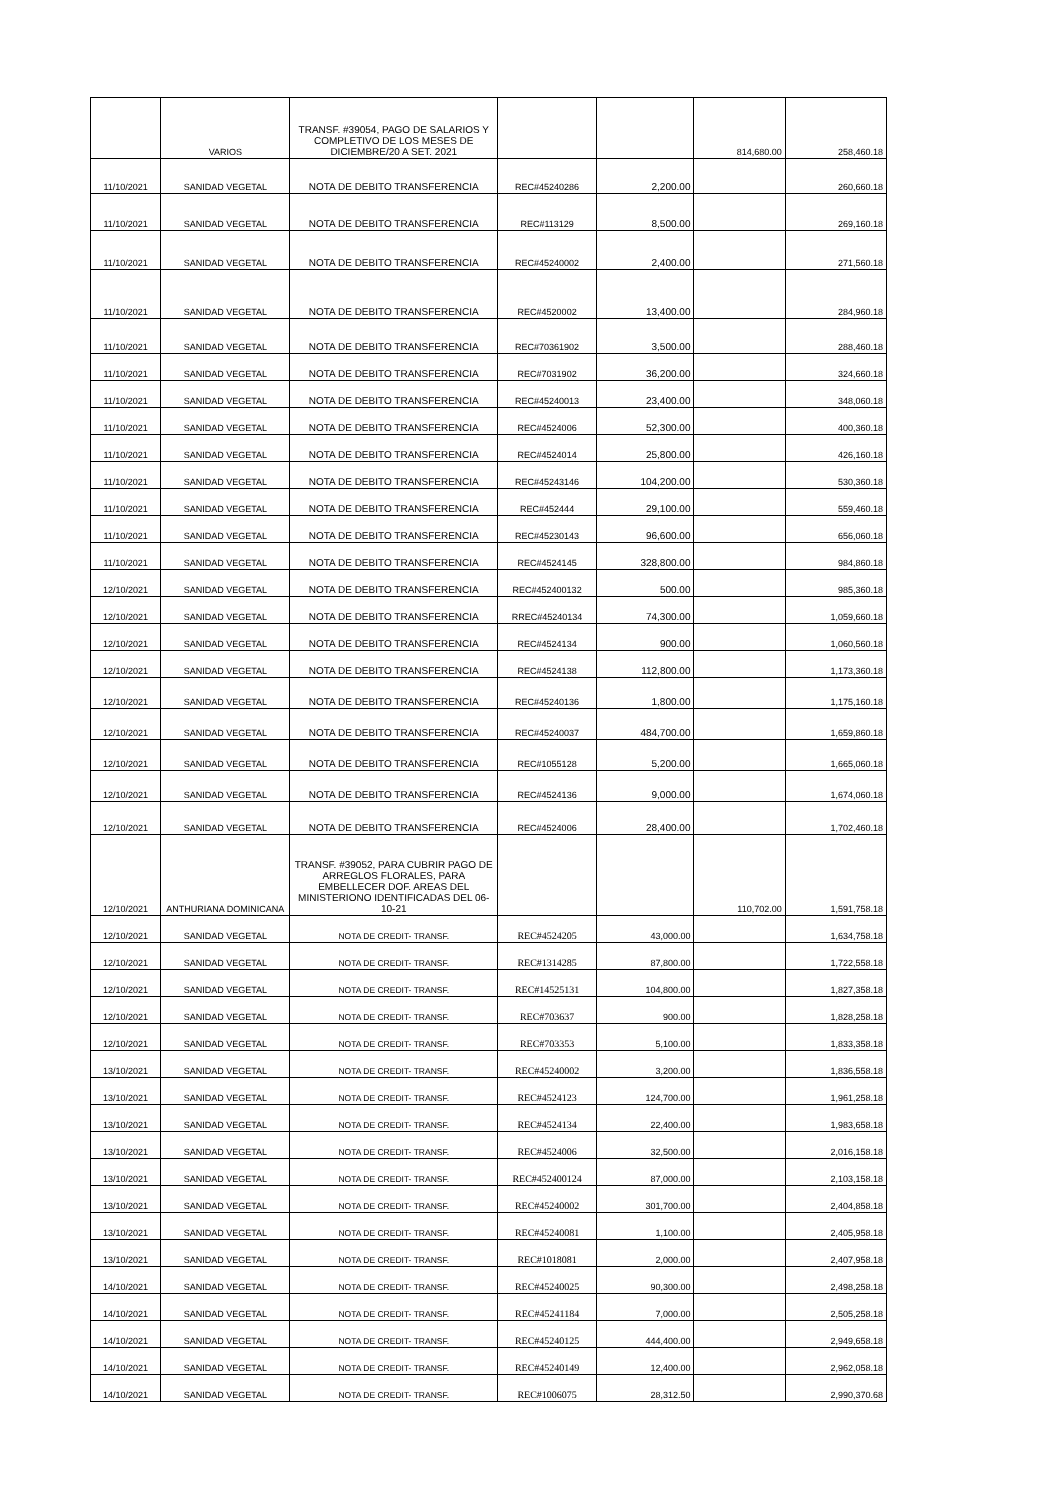| | VARIOS | TRANSF. #39054, PAGO DE SALARIOS Y COMPLETIVO DE LOS MESES DE DICIEMBRE/20 A SET. 2021 | | | 814,680.00 | 258,460.18 |
| 11/10/2021 | SANIDAD VEGETAL | NOTA DE DEBITO TRANSFERENCIA | REC#45240286 | 2,200.00 | | 260,660.18 |
| 11/10/2021 | SANIDAD VEGETAL | NOTA DE DEBITO TRANSFERENCIA | REC#113129 | 8,500.00 | | 269,160.18 |
| 11/10/2021 | SANIDAD VEGETAL | NOTA DE DEBITO TRANSFERENCIA | REC#45240002 | 2,400.00 | | 271,560.18 |
| 11/10/2021 | SANIDAD VEGETAL | NOTA DE DEBITO TRANSFERENCIA | REC#4520002 | 13,400.00 | | 284,960.18 |
| 11/10/2021 | SANIDAD VEGETAL | NOTA DE DEBITO TRANSFERENCIA | REC#70361902 | 3,500.00 | | 288,460.18 |
| 11/10/2021 | SANIDAD VEGETAL | NOTA DE DEBITO TRANSFERENCIA | REC#7031902 | 36,200.00 | | 324,660.18 |
| 11/10/2021 | SANIDAD VEGETAL | NOTA DE DEBITO TRANSFERENCIA | REC#45240013 | 23,400.00 | | 348,060.18 |
| 11/10/2021 | SANIDAD VEGETAL | NOTA DE DEBITO TRANSFERENCIA | REC#4524006 | 52,300.00 | | 400,360.18 |
| 11/10/2021 | SANIDAD VEGETAL | NOTA DE DEBITO TRANSFERENCIA | REC#4524014 | 25,800.00 | | 426,160.18 |
| 11/10/2021 | SANIDAD VEGETAL | NOTA DE DEBITO TRANSFERENCIA | REC#45243146 | 104,200.00 | | 530,360.18 |
| 11/10/2021 | SANIDAD VEGETAL | NOTA DE DEBITO TRANSFERENCIA | REC#452444 | 29,100.00 | | 559,460.18 |
| 11/10/2021 | SANIDAD VEGETAL | NOTA DE DEBITO TRANSFERENCIA | REC#45230143 | 96,600.00 | | 656,060.18 |
| 11/10/2021 | SANIDAD VEGETAL | NOTA DE DEBITO TRANSFERENCIA | REC#4524145 | 328,800.00 | | 984,860.18 |
| 12/10/2021 | SANIDAD VEGETAL | NOTA DE DEBITO TRANSFERENCIA | REC#452400132 | 500.00 | | 985,360.18 |
| 12/10/2021 | SANIDAD VEGETAL | NOTA DE DEBITO TRANSFERENCIA | RREC#45240134 | 74,300.00 | | 1,059,660.18 |
| 12/10/2021 | SANIDAD VEGETAL | NOTA DE DEBITO TRANSFERENCIA | REC#4524134 | 900.00 | | 1,060,560.18 |
| 12/10/2021 | SANIDAD VEGETAL | NOTA DE DEBITO TRANSFERENCIA | REC#4524138 | 112,800.00 | | 1,173,360.18 |
| 12/10/2021 | SANIDAD VEGETAL | NOTA DE DEBITO TRANSFERENCIA | REC#45240136 | 1,800.00 | | 1,175,160.18 |
| 12/10/2021 | SANIDAD VEGETAL | NOTA DE DEBITO TRANSFERENCIA | REC#45240037 | 484,700.00 | | 1,659,860.18 |
| 12/10/2021 | SANIDAD VEGETAL | NOTA DE DEBITO TRANSFERENCIA | REC#1055128 | 5,200.00 | | 1,665,060.18 |
| 12/10/2021 | SANIDAD VEGETAL | NOTA DE DEBITO TRANSFERENCIA | REC#4524136 | 9,000.00 | | 1,674,060.18 |
| 12/10/2021 | SANIDAD VEGETAL | NOTA DE DEBITO TRANSFERENCIA | REC#4524006 | 28,400.00 | | 1,702,460.18 |
| 12/10/2021 | ANTHURIANA DOMINICANA | TRANSF. #39052, PARA CUBRIR PAGO DE ARREGLOS FLORALES, PARA EMBELLECER DOF. AREAS DEL MINISTERIONO IDENTIFICADAS DEL 06-10-21 | | | 110,702.00 | 1,591,758.18 |
| 12/10/2021 | SANIDAD VEGETAL | NOTA DE CREDIT- TRANSF. | REC#4524205 | 43,000.00 | | 1,634,758.18 |
| 12/10/2021 | SANIDAD VEGETAL | NOTA DE CREDIT- TRANSF. | REC#1314285 | 87,800.00 | | 1,722,558.18 |
| 12/10/2021 | SANIDAD VEGETAL | NOTA DE CREDIT- TRANSF. | REC#14525131 | 104,800.00 | | 1,827,358.18 |
| 12/10/2021 | SANIDAD VEGETAL | NOTA DE CREDIT- TRANSF. | REC#703637 | 900.00 | | 1,828,258.18 |
| 12/10/2021 | SANIDAD VEGETAL | NOTA DE CREDIT- TRANSF. | REC#703353 | 5,100.00 | | 1,833,358.18 |
| 13/10/2021 | SANIDAD VEGETAL | NOTA DE CREDIT- TRANSF. | REC#45240002 | 3,200.00 | | 1,836,558.18 |
| 13/10/2021 | SANIDAD VEGETAL | NOTA DE CREDIT- TRANSF. | REC#4524123 | 124,700.00 | | 1,961,258.18 |
| 13/10/2021 | SANIDAD VEGETAL | NOTA DE CREDIT- TRANSF. | REC#4524134 | 22,400.00 | | 1,983,658.18 |
| 13/10/2021 | SANIDAD VEGETAL | NOTA DE CREDIT- TRANSF. | REC#4524006 | 32,500.00 | | 2,016,158.18 |
| 13/10/2021 | SANIDAD VEGETAL | NOTA DE CREDIT- TRANSF. | REC#452400124 | 87,000.00 | | 2,103,158.18 |
| 13/10/2021 | SANIDAD VEGETAL | NOTA DE CREDIT- TRANSF. | REC#45240002 | 301,700.00 | | 2,404,858.18 |
| 13/10/2021 | SANIDAD VEGETAL | NOTA DE CREDIT- TRANSF. | REC#45240081 | 1,100.00 | | 2,405,958.18 |
| 13/10/2021 | SANIDAD VEGETAL | NOTA DE CREDIT- TRANSF. | REC#1018081 | 2,000.00 | | 2,407,958.18 |
| 14/10/2021 | SANIDAD VEGETAL | NOTA DE CREDIT- TRANSF. | REC#45240025 | 90,300.00 | | 2,498,258.18 |
| 14/10/2021 | SANIDAD VEGETAL | NOTA DE CREDIT- TRANSF. | REC#45241184 | 7,000.00 | | 2,505,258.18 |
| 14/10/2021 | SANIDAD VEGETAL | NOTA DE CREDIT- TRANSF. | REC#45240125 | 444,400.00 | | 2,949,658.18 |
| 14/10/2021 | SANIDAD VEGETAL | NOTA DE CREDIT- TRANSF. | REC#45240149 | 12,400.00 | | 2,962,058.18 |
| 14/10/2021 | SANIDAD VEGETAL | NOTA DE CREDIT- TRANSF. | REC#1006075 | 28,312.50 | | 2,990,370.68 |